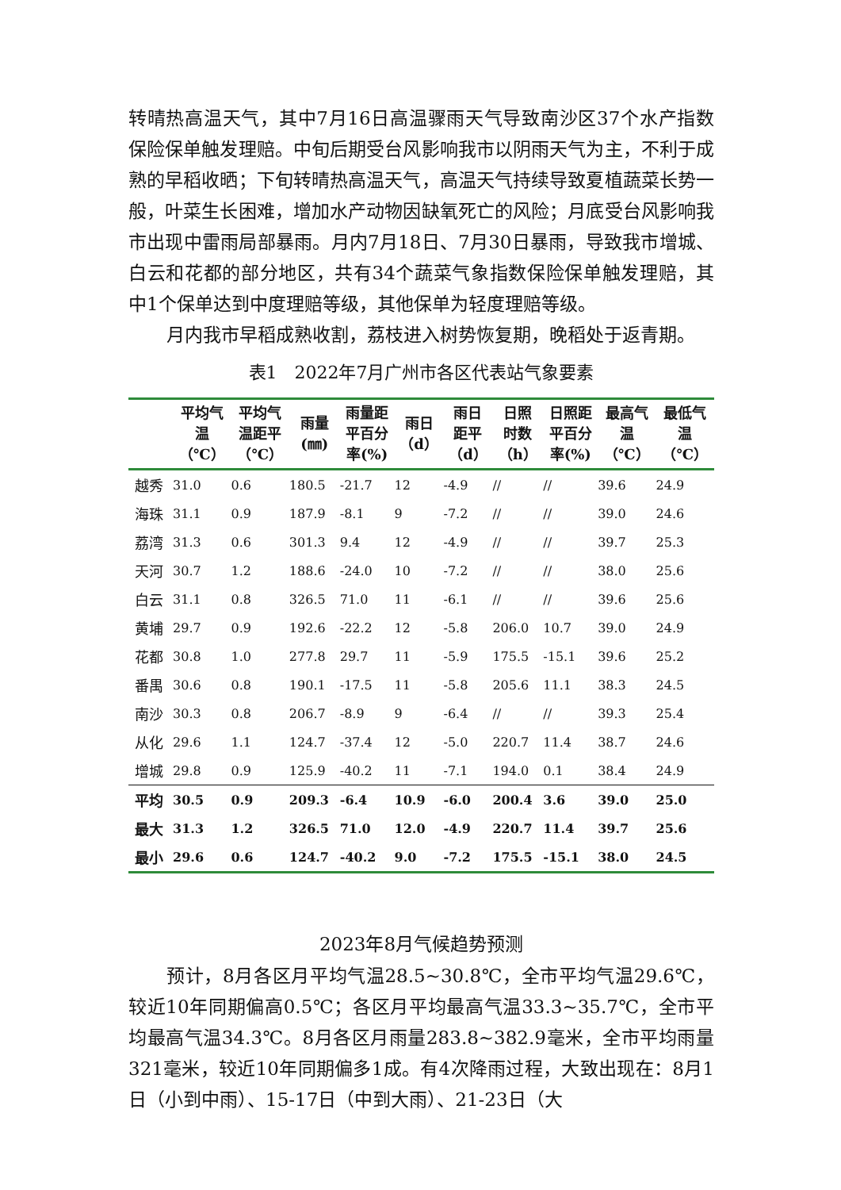转晴热高温天气，其中7月16日高温骤雨天气导致南沙区37个水产指数保险保单触发理赔。中旬后期受台风影响我市以阴雨天气为主，不利于成熟的早稻收晒；下旬转晴热高温天气，高温天气持续导致夏植蔬菜长势一般，叶菜生长困难，增加水产动物因缺氧死亡的风险；月底受台风影响我市出现中雷雨局部暴雨。月内7月18日、7月30日暴雨，导致我市增城、白云和花都的部分地区，共有34个蔬菜气象指数保险保单触发理赔，其中1个保单达到中度理赔等级，其他保单为轻度理赔等级。
月内我市早稻成熟收割，荔枝进入树势恢复期，晚稻处于返青期。
表1　2022年7月广州市各区代表站气象要素
| | 平均气 温 （℃） | 平均气 温距平 （℃） | 雨量 (㎜) | 雨量距 平百分 率(%) | 雨日 （d） | 雨日 距平 （d） | 日照 时数 （h） | 日照距 平百分 率(%) | 最高气 温 （℃） | 最低气 温 （℃） |
| --- | --- | --- | --- | --- | --- | --- | --- | --- | --- | --- |
| 越秀 | 31.0 | 0.6 | 180.5 | -21.7 | 12 | -4.9 | // | // | 39.6 | 24.9 |
| 海珠 | 31.1 | 0.9 | 187.9 | -8.1 | 9 | -7.2 | // | // | 39.0 | 24.6 |
| 荔湾 | 31.3 | 0.6 | 301.3 | 9.4 | 12 | -4.9 | // | // | 39.7 | 25.3 |
| 天河 | 30.7 | 1.2 | 188.6 | -24.0 | 10 | -7.2 | // | // | 38.0 | 25.6 |
| 白云 | 31.1 | 0.8 | 326.5 | 71.0 | 11 | -6.1 | // | // | 39.6 | 25.6 |
| 黄埔 | 29.7 | 0.9 | 192.6 | -22.2 | 12 | -5.8 | 206.0 | 10.7 | 39.0 | 24.9 |
| 花都 | 30.8 | 1.0 | 277.8 | 29.7 | 11 | -5.9 | 175.5 | -15.1 | 39.6 | 25.2 |
| 番禺 | 30.6 | 0.8 | 190.1 | -17.5 | 11 | -5.8 | 205.6 | 11.1 | 38.3 | 24.5 |
| 南沙 | 30.3 | 0.8 | 206.7 | -8.9 | 9 | -6.4 | // | // | 39.3 | 25.4 |
| 从化 | 29.6 | 1.1 | 124.7 | -37.4 | 12 | -5.0 | 220.7 | 11.4 | 38.7 | 24.6 |
| 增城 | 29.8 | 0.9 | 125.9 | -40.2 | 11 | -7.1 | 194.0 | 0.1 | 38.4 | 24.9 |
| 平均 | 30.5 | 0.9 | 209.3 | -6.4 | 10.9 | -6.0 | 200.4 | 3.6 | 39.0 | 25.0 |
| 最大 | 31.3 | 1.2 | 326.5 | 71.0 | 12.0 | -4.9 | 220.7 | 11.4 | 39.7 | 25.6 |
| 最小 | 29.6 | 0.6 | 124.7 | -40.2 | 9.0 | -7.2 | 175.5 | -15.1 | 38.0 | 24.5 |
2023年8月气候趋势预测
预计，8月各区月平均气温28.5~30.8℃，全市平均气温29.6℃，较近10年同期偏高0.5℃；各区月平均最高气温33.3~35.7℃，全市平均最高气温34.3℃。8月各区月雨量283.8~382.9毫米，全市平均雨量321毫米，较近10年同期偏多1成。有4次降雨过程，大致出现在：8月1日（小到中雨）、15-17日（中到大雨）、21-23日（大